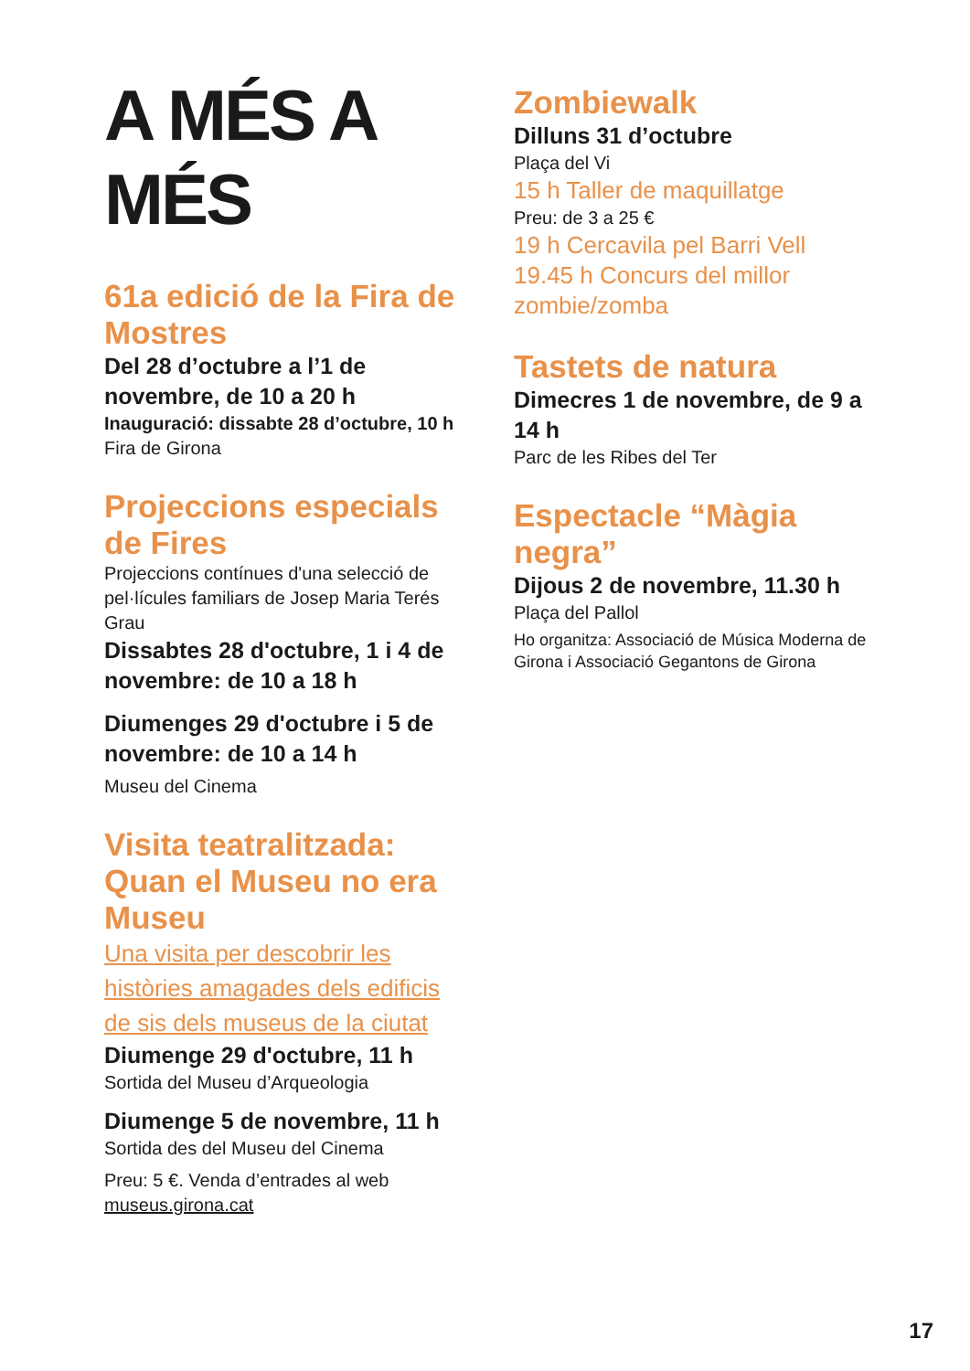A MÉS A MÉS
61a edició de la Fira de Mostres
Del 28 d’octubre a l’1 de novembre, de 10 a 20 h
Inauguració: dissabte 28 d’octubre, 10 h
Fira de Girona
Projeccions especials de Fires
Projeccions contínues d'una selecció de pel·lícules familiars de Josep Maria Terés Grau
Dissabtes 28 d'octubre, 1 i 4 de novembre: de 10 a 18 h
Diumenges 29 d'octubre i 5 de novembre: de 10 a 14 h
Museu del Cinema
Visita teatralitzada: Quan el Museu no era Museu
Una visita per descobrir les històries amagades dels edificis de sis dels museus de la ciutat
Diumenge 29 d'octubre, 11 h
Sortida del Museu d’Arqueologia
Diumenge 5 de novembre, 11 h
Sortida des del Museu del Cinema
Preu: 5 €. Venda d’entrades al web museus.girona.cat
Zombiewalk
Dilluns 31 d’octubre
Plaça del Vi
15 h Taller de maquillatge
Preu: de 3 a 25 €
19 h Cercavila pel Barri Vell
19.45 h Concurs del millor zombie/zomba
Tastets de natura
Dimecres 1 de novembre, de 9 a 14 h
Parc de les Ribes del Ter
Espectacle “Màgia negra”
Dijous 2 de novembre, 11.30 h
Plaça del Pallol
Ho organitza: Associació de Música Moderna de Girona i Associació Gegantons de Girona
17